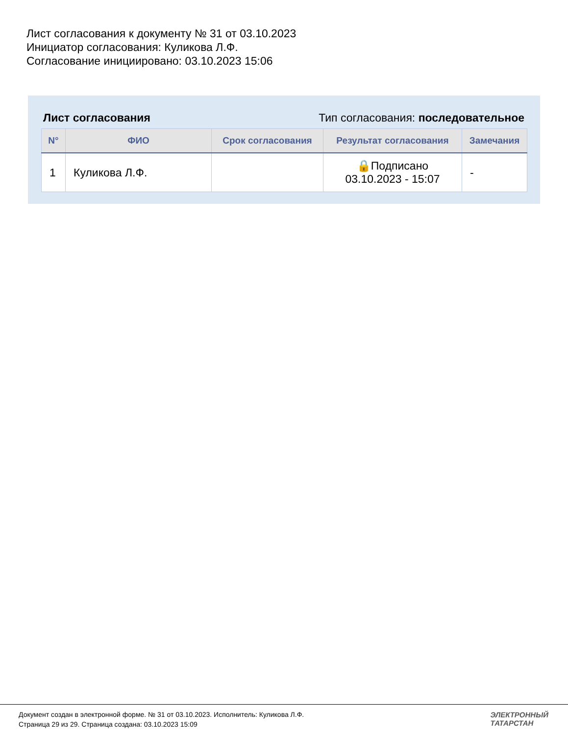Лист согласования к документу № 31 от 03.10.2023
Инициатор согласования: Куликова Л.Ф.
Согласование инициировано: 03.10.2023 15:06
Лист согласования Тип согласования: последовательное
| N° | ФИО | Срок согласования | Результат согласования | Замечания |
| --- | --- | --- | --- | --- |
| 1 | Куликова Л.Ф. | | 🔒Подписано 03.10.2023 - 15:07 | - |
Документ создан в электронной форме. № 31 от 03.10.2023. Исполнитель: Куликова Л.Ф.
Страница 29 из 29. Страница создана: 03.10.2023 15:09
ЭЛЕКТРОННЫЙ
ТАТАРСТАН